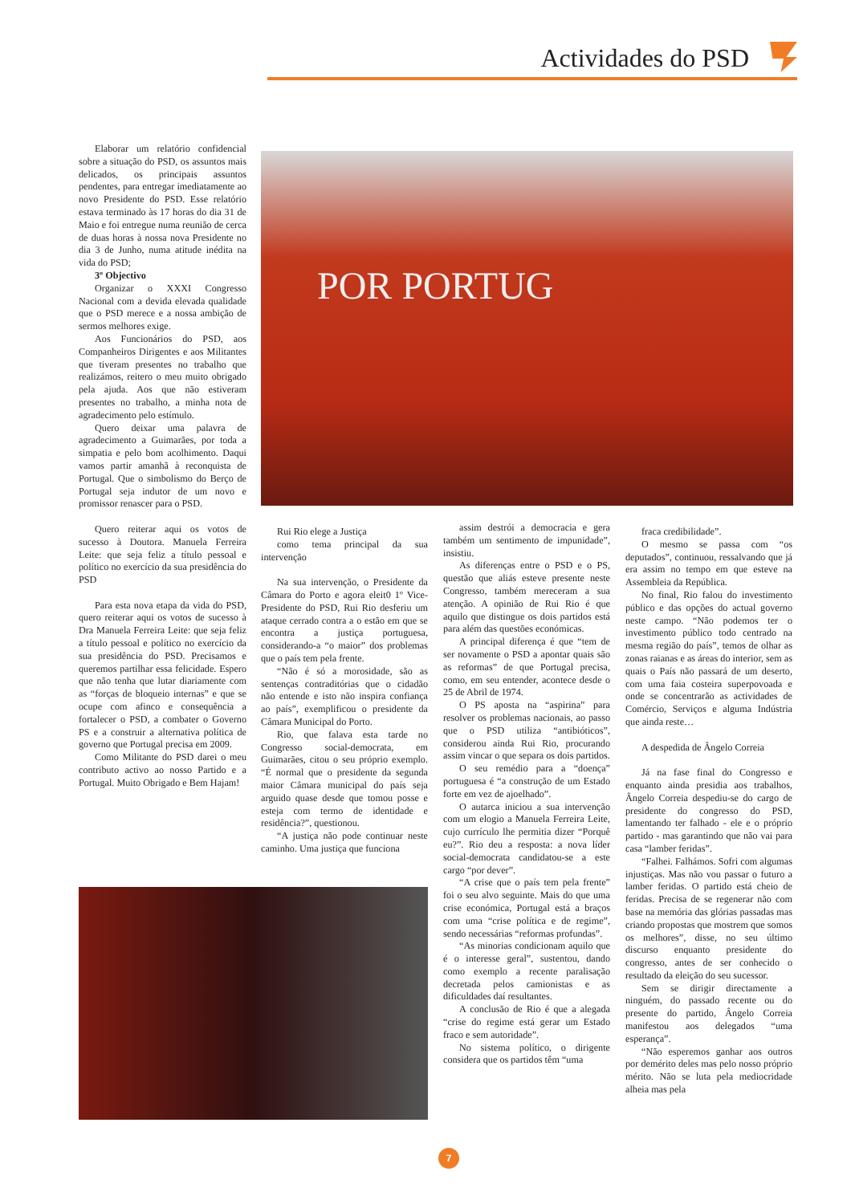Actividades do PSD
Elaborar um relatório confidencial sobre a situação do PSD, os assuntos mais delicados, os principais assuntos pendentes, para entregar imediatamente ao novo Presidente do PSD. Esse relatório estava terminado às 17 horas do dia 31 de Maio e foi entregue numa reunião de cerca de duas horas à nossa nova Presidente no dia 3 de Junho, numa atitude inédita na vida do PSD;
3º Objectivo
Organizar o XXXI Congresso Nacional com a devida elevada qualidade que o PSD merece e a nossa ambição de sermos melhores exige.
Aos Funcionários do PSD, aos Companheiros Dirigentes e aos Militantes que tiveram presentes no trabalho que realizámos, reitero o meu muito obrigado pela ajuda. Aos que não estiveram presentes no trabalho, a minha nota de agradecimento pelo estímulo.
Quero deixar uma palavra de agradecimento a Guimarães, por toda a simpatia e pelo bom acolhimento. Daqui vamos partir amanhã à reconquista de Portugal. Que o simbolismo do Berço de Portugal seja indutor de um novo e promissor renascer para o PSD.
Quero reiterar aqui os votos de sucesso à Doutora. Manuela Ferreira Leite: que seja feliz a título pessoal e político no exercício da sua presidência do PSD
Para esta nova etapa da vida do PSD, quero reiterar aqui os votos de sucesso à Dra Manuela Ferreira Leite: que seja feliz a título pessoal e político no exercício da sua presidência do PSD. Precisamos e queremos partilhar essa felicidade. Espero que não tenha que lutar diariamente com as “forças de bloqueio internas” e que se ocupe com afinco e consequência a fortalecer o PSD, a combater o Governo PS e a construir a alternativa política de governo que Portugal precisa em 2009.
Como Militante do PSD darei o meu contributo activo ao nosso Partido e a Portugal. Muito Obrigado e Bem Hajam!
POR PORTUG
Rui Rio elege a Justiça
como tema principal da sua intervenção
Na sua intervenção, o Presidente da Câmara do Porto e agora eleit0 1º Vice-Presidente do PSD, Rui Rio desferiu um ataque cerrado contra a o estão em que se encontra a justiça portuguesa, considerando-a “o maior” dos problemas que o país tem pela frente.
“Não é só a morosidade, são as sentenças contraditórias que o cidadão não entende e isto não inspira confiança ao país”, exemplificou o presidente da Câmara Municipal do Porto.
Rio, que falava esta tarde no Congresso social-democrata, em Guimarães, citou o seu próprio exemplo. “É normal que o presidente da segunda maior Câmara municipal do país seja arguido quase desde que tomou posse e esteja com termo de identidade e residência?”, questionou.
“A justiça não pode continuar neste caminho. Uma justiça que funciona
assim destrói a democracia e gera também um sentimento de impunidade”, insistiu.
As diferenças entre o PSD e o PS, questão que aliás esteve presente neste Congresso, também mereceram a sua atenção. A opinião de Rui Rio é que aquilo que distingue os dois partidos está para além das questões económicas.
A principal diferença é que “tem de ser novamente o PSD a apontar quais são as reformas” de que Portugal precisa, como, em seu entender, acontece desde o 25 de Abril de 1974.
O PS aposta na “aspirina” para resolver os problemas nacionais, ao passo que o PSD utiliza “antibióticos”, considerou ainda Rui Rio, procurando assim vincar o que separa os dois partidos.
O seu remédio para a “doença” portuguesa é “a construção de um Estado forte em vez de ajoelhado”.
O autarca iniciou a sua intervenção com um elogio a Manuela Ferreira Leite, cujo currículo lhe permitia dizer “Porquê eu?”. Rio deu a resposta: a nova líder social-democrata candidatou-se a este cargo “por dever”.
“A crise que o país tem pela frente” foi o seu alvo seguinte. Mais do que uma crise económica, Portugal está a braços com uma “crise política e de regime”, sendo necessárias “reformas profundas”.
“As minorias condicionam aquilo que é o interesse geral”, sustentou, dando como exemplo a recente paralisação decretada pelos camionistas e as dificuldades daí resultantes.
A conclusão de Rio é que a alegada “crise do regime está gerar um Estado fraco e sem autoridade”.
No sistema político, o dirigente considera que os partidos têm “uma
fraca credibilidade”.
O mesmo se passa com “os deputados”, continuou, ressalvando que já era assim no tempo em que esteve na Assembleia da República.
No final, Rio falou do investimento público e das opções do actual governo neste campo. “Não podemos ter o investimento público todo centrado na mesma região do país”, temos de olhar as zonas raianas e as áreas do interior, sem as quais o País não passará de um deserto, com uma faia costeira superpovoada e onde se concentrarão as actividades de Comércio, Serviços e alguma Indústria que ainda reste…
A despedida de Ângelo Correia
Já na fase final do Congresso e enquanto ainda presidia aos trabalhos, Ângelo Correia despediu-se do cargo de presidente do congresso do PSD, lamentando ter falhado - ele e o próprio partido - mas garantindo que não vai para casa “lamber feridas”.
“Falhei. Falhámos. Sofri com algumas injustiças. Mas não vou passar o futuro a lamber feridas. O partido está cheio de feridas. Precisa de se regenerar não com base na memória das glórias passadas mas criando propostas que mostrem que somos os melhores”, disse, no seu último discurso enquanto presidente do congresso, antes de ser conhecido o resultado da eleição do seu sucessor.
Sem se dirigir directamente a ninguém, do passado recente ou do presente do partido, Ângelo Correia manifestou aos delegados “uma esperança”.
“Não esperemos ganhar aos outros por demérito deles mas pelo nosso próprio mérito. Não se luta pela mediocridade alheia mas pela
7